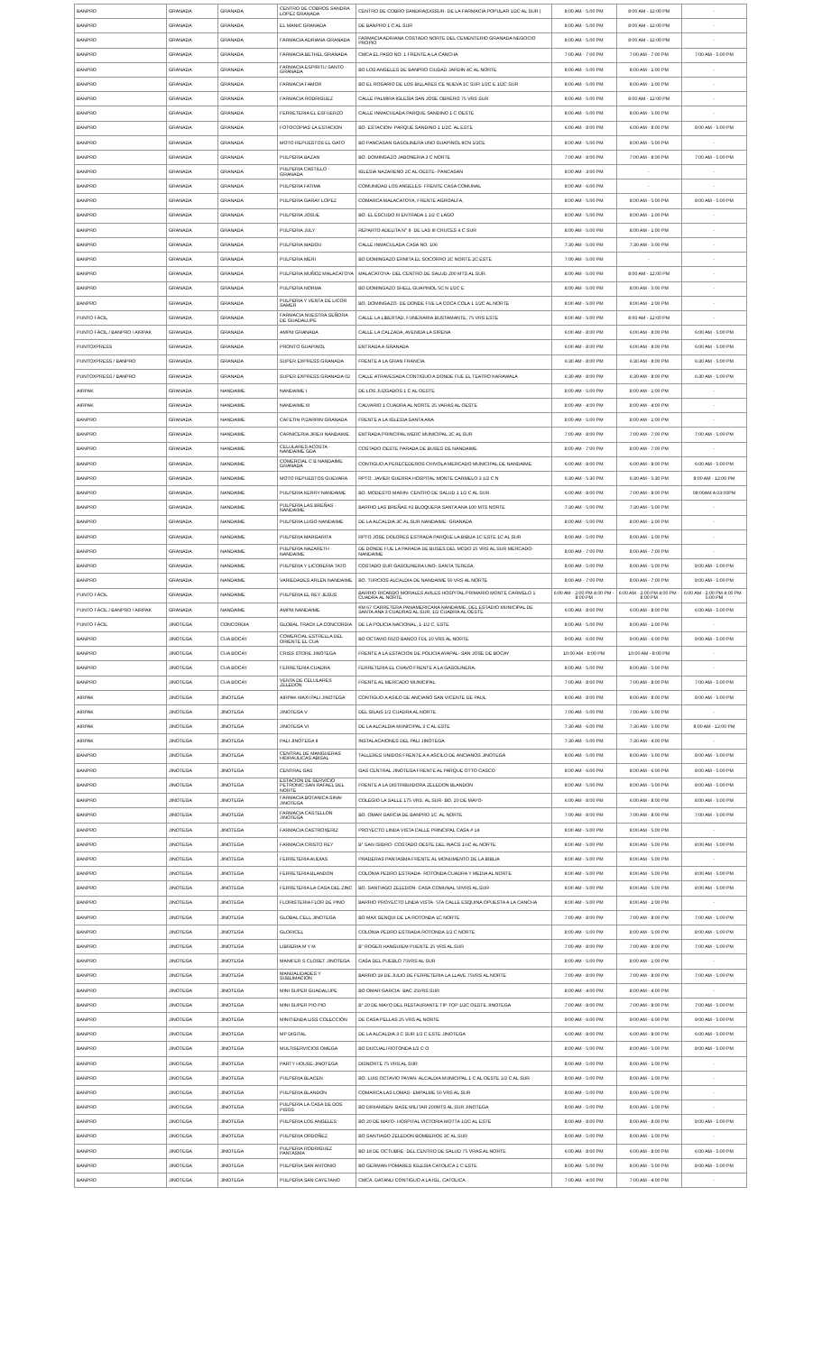| BANPRO | GRANADA | GRANADA | CENTRO DE COBROS SANDRA LOPEZ GRANADA | CENTRO DE COBRO SANDRA(DISSUR- DE LA FARMACIA POPULAR 1/2C AL SUR ) | 8:00 AM - 5:00 PM | 8:00 AM - 12:00 PM | - |
| BANPRO | GRANADA | GRANADA | EL MANIC GRANADA | DE BANPRO 1 C AL SUR | 8:00 AM - 5:00 PM | 8:00 AM - 12:00 PM | - |
| BANPRO | GRANADA | GRANADA | FARMACIA ADRIANA-GRANADA | FARMACIA ADRIANA COSTADO NORTE DEL CEMENTERIO GRANADA NEGOCIO PROPIO | 8:00 AM - 5:00 PM | 8:00 AM - 12:00 PM | - |
| BANPRO | GRANADA | GRANADA | FARMACIA BETHEL GRANADA | CMCA EL PASO NO. 1 FRENTE A LA CANCHA | 7:00 AM - 7:00 PM | 7:00 AM - 7:00 PM | 7:00 AM - 5:00 PM |
| BANPRO | GRANADA | GRANADA | FARMACIA ESPIRITU SANTO - GRANADA | BO LOS ANGELES DE BANPRO CIUDAD JARDIN 4C AL NORTE | 8:00 AM - 5:00 PM | 8:00 AM - 1:00 PM | - |
| BANPRO | GRANADA | GRANADA | FARMACIA FAMOR | BO EL ROSARIO DE LOS BILLARES CE NUEVA 1C SUR 1/2C E 1/2C SUR | 8:00 AM - 5:00 PM | 8:00 AM - 1:00 PM | - |
| BANPRO | GRANADA | GRANADA | FARMACIA RODRIGUEZ | CALLE PALMIRA IGLESIA SAN JOSE OBRERO 75 VRS SUR | 8:00 AM - 5:00 PM | 8:00 AM - 12:00 PM | - |
| BANPRO | GRANADA | GRANADA | FERRETERIA EL ESFUERZO | CALLE INMACULADA PARQUE SANDINO 1 C OESTE | 8:00 AM - 5:00 PM | 8:00 AM - 5:00 PM | - |
| BANPRO | GRANADA | GRANADA | FOTOCOPIAS LA ESTACION | BO. ESTACION- PARQUE SANDINO 1 1/2C. AL ESTE | 6:00 AM - 8:00 PM | 6:00 AM - 8:00 PM | 8:00 AM - 5:00 PM |
| BANPRO | GRANADA | GRANADA | MOTO REPUESTOS EL GATO | BO PANCASAN GASOLINERA UNO GUAPINOL 8CN 1/2CE | 8:00 AM - 5:00 PM | 8:00 AM - 5:00 PM | - |
| BANPRO | GRANADA | GRANADA | PULPERIA BAZAN | BO. DOMINGAZO JABONERIA 3 C NORTE | 7:00 AM - 8:00 PM | 7:00 AM - 8:00 PM | 7:00 AM - 5:00 PM |
| BANPRO | GRANADA | GRANADA | PULPERIA CASTILLO - GRANADA | IGLESIA NAZARENO 2C AL OESTE- PANCASAN | 8:00 AM - 3:00 PM | - | - |
| BANPRO | GRANADA | GRANADA | PULPERIA FATIMA | COMUNIDAD LOS ANGELES- FRENTE CASA COMUNAL | 8:00 AM - 6:00 PM | - | - |
| BANPRO | GRANADA | GRANADA | PULPERIA GARAY LOPEZ | COMARCA MALACATOYA, FRENTE AGROALFA, | 8:00 AM - 5:00 PM | 8:00 AM - 5:00 PM | 8:00 AM - 5:00 PM |
| BANPRO | GRANADA | GRANADA | PULPERIA JOSUE | BO. EL ESCUDO III ENTRADA 1 1/2 C LAGO | 8:00 AM - 5:00 PM | 8:00 AM - 1:00 PM | - |
| BANPRO | GRANADA | GRANADA | PULPERIA JULY | REPARTO ADELITA N° II- DE LAS III CRUCES 4 C SUR | 8:00 AM - 5:00 PM | 8:00 AM - 1:00 PM | - |
| BANPRO | GRANADA | GRANADA | PULPERIA MADOU | CALLE INMACULADA CASA NO. 106 | 7:30 AM - 5:00 PM | 7:30 AM - 5:00 PM | - |
| BANPRO | GRANADA | GRANADA | PULPERIA MERI | BO DOMINGAZO ERMITA EL SOCORRO 2C NORTE 2C ESTE | 7:00 AM - 5:00 PM | - | - |
| BANPRO | GRANADA | GRANADA | PULPERIA MUÑOZ MALACATOYA | MALACATOYA- DEL CENTRO DE SALUD 200 MTS AL SUR. | 8:00 AM - 5:00 PM | 8:00 AM - 12:00 PM | - |
| BANPRO | GRANADA | GRANADA | PULPERIA NORMA | BO DOMINGAZO SHELL GUAPINOL 5C N 1/2C E | 8:00 AM - 5:00 PM | 8:00 AM - 5:00 PM | - |
| BANPRO | GRANADA | GRANADA | PULPERIA Y VENTA DE LICOR SAMER | BO. DOMINGAZO- DE DONDE FUE LA COCA COLA 1 1/2C AL NORTE | 8:00 AM - 5:00 PM | 8:00 AM - 1:00 PM | - |
| PUNTO FÁCIL | GRANADA | GRANADA | FARMACIA NUESTRA SEÑORA DE GUADALUPE | CALLE LA LIBERTAD, FUNERARIA BUSTAMANTE, 75 VRS ESTE | 8:00 AM - 5:00 PM | 8:00 AM - 12:00 PM | - |
| PUNTO FÁCIL / BANPRO / AIRPAK | GRANADA | GRANADA | AMPM GRANADA | CALLE LA CALZADA, AVENIDA LA SIRENA | 6:00 AM - 8:00 PM | 6:00 AM - 8:00 PM | 6:00 AM - 5:00 PM |
| PUNTOXPRESS | GRANADA | GRANADA | PRONTO GUAPINOL | ENTRADA A GRANADA | 6:00 AM - 8:00 PM | 6:00 AM - 8:00 PM | 6:00 AM - 5:00 PM |
| PUNTOXPRESS / BANPRO | GRANADA | GRANADA | SUPER EXPRESS GRANADA | FRENTE A LA GRAN FRANCIA. | 6:30 AM - 8:00 PM | 6:30 AM - 8:00 PM | 6:30 AM - 5:00 PM |
| PUNTOXPRESS / BANPRO | GRANADA | GRANADA | SUPER EXPRESS GRANADA 02 | CALLE ATRAVESADA CONTIGUO A DONDE FUE EL TEATRO KARAWALA | 6:30 AM - 8:00 PM | 6:30 AM - 8:00 PM | 6:30 AM - 5:00 PM |
| AIRPAK | GRANADA | NANDAIME | NANDAIME I | DE LOS JUZGADOS 1 C AL OESTE | 8:00 AM - 5:00 PM | 8:00 AM - 1:00 PM | - |
| AIRPAK | GRANADA | NANDAIME | NANDAIME III | CALVARIO 1 CUADRA AL NORTE 25 VARAS AL OESTE | 8:00 AM - 4:00 PM | 8:00 AM - 4:00 PM | - |
| BANPRO | GRANADA | NANDAIME | CAFETIN PIZARRIN GRANADA | FRENTE A LA IGLESIA SANTA ANA | 8:00 AM - 5:00 PM | 8:00 AM - 1:00 PM | - |
| BANPRO | GRANADA | NANDAIME | CARNICERIA JIREH NANDAIME | ENTRADA PRINCIPAL MERC MUNICIPAL 2C AL SUR | 7:00 AM - 8:00 PM | 7:00 AM - 7:00 PM | 7:00 AM - 5:00 PM |
| BANPRO | GRANADA | NANDAIME | CELULARES ACOSTA - NANDAIME GDA | COSTADO OESTE PARADA DE BUSES DE NANDAIME | 8:00 AM - 7:00 PM | 8:00 AM - 7:00 PM | - |
| BANPRO | GRANADA | NANDAIME | COMERCIAL C B NANDAIME GRANADA | CONTIGUO A PERECEDEROS CHIVOLA MERCADO MUNICIPAL DE NANDAIME | 6:00 AM - 8:00 PM | 6:00 AM - 8:00 PM | 6:00 AM - 5:00 PM |
| BANPRO | GRANADA | NANDAIME | MOTO REPUESTOS GUEVARA | RPTO. JAVIER GUERRA HOSPITAL MONTE CARMELO 3 1/2 C N | 6:30 AM - 5:30 PM | 6:30 AM - 5:30 PM | 8:00 AM - 12:00 PM |
| BANPRO | GRANADA | NANDAIME | PULPERIA KERRY-NANDAIME | BO. MODESTO MARIN- CENTRO DE SALUD 1 1/2 C AL SUR. | 6:00 AM - 8:00 PM | 7:00 AM - 8:00 PM | 08:00AM A 03:00PM |
| BANPRO | GRANADA | NANDAIME | PULPERIA LAS BREÑAS - NANDAIME | BARRIO LAS BREÑAS #2 BLOQUERA SANTA ANA 100 MTS NORTE | 7:30 AM - 5:00 PM | 7:30 AM - 5:00 PM | - |
| BANPRO | GRANADA | NANDAIME | PULPERIA LUGO NANDAIME | DE LA ALCALDIA 3C AL SUR NANDAIME- GRANADA. | 8:00 AM - 5:00 PM | 8:00 AM - 1:00 PM | - |
| BANPRO | GRANADA | NANDAIME | PULPERIA MARGARITA | RPTO JOSE DOLORES ESTRADA PARQUE LA BIBLIA 1C ESTE 1C AL SUR | 8:00 AM - 5:00 PM | 8:00 AM - 1:00 PM | - |
| BANPRO | GRANADA | NANDAIME | PULPERIA NAZARETH - NANDAIME | DE DONDE FUE LA PARADA DE BUSES DEL MCDO 25 VRS AL SUR MERCADO-NANDAIME | 8:00 AM - 7:00 PM | 8:00 AM - 7:00 PM | - |
| BANPRO | GRANADA | NANDAIME | PULPERIA Y LICORERIA TATO | COSTADO SUR GASOLINERA UNO- SANTA TERESA. | 8:00 AM - 5:00 PM | 8:00 AM - 5:00 PM | 8:00 AM - 5:00 PM |
| BANPRO | GRANADA | NANDAIME | VARIEDADES ARLEN NANDAIME | BO. TURCIOS ALCALDIA DE NANDAIME 50 VRS AL NORTE | 8:00 AM - 7:00 PM | 8:00 AM - 7:00 PM | 8:00 AM - 5:00 PM |
| PUNTO FÁCIL | GRANADA | NANDAIME | PULPERIA EL REY JESUS | BARRIO RICARDO MORALES AVILES HOSPITAL PRIMARIO MONTE CARMELO 1 CUADRA AL NORTE | 6:00 AM - 2:00 PM 4:00 PM - 8:00 PM | 6:00 AM - 2:00 PM 4:00 PM - 8:00 PM | 6:00 AM - 2:00 PM 4:00 PM - 5:00 PM |
| PUNTO FÁCIL / BANPRO / AIRPAK | GRANADA | NANDAIME | AMPM NANDAIME | KM 67 CARRETERA PANAMERICANA NANDAIME, DEL ESTADIO MUNICIPAL DE SANTA ANA 3 CUADRAS AL SUR, 1/2 CUADRA AL OESTE | 6:00 AM - 8:00 PM | 6:00 AM - 8:00 PM | 6:00 AM - 5:00 PM |
| PUNTO FÁCIL | JINOTEGA | CONCORDIA | GLOBAL TRACK LA CONCORDIA | DE LA POLICIA NACIONAL, 1-1/2 C. ESTE | 8:00 AM - 5:00 PM | 8:00 AM - 1:00 PM | - |
| BANPRO | JINOTEGA | CUA BOCAY | COMERCIAL ESTRELLA DEL ORIENTE EL CUA | BO OCTAVIO RIZO BANCO FDL 10 VRS AL NORTE | 9:00 AM - 6:00 PM | 9:00 AM - 6:00 PM | 9:00 AM - 5:00 PM |
| BANPRO | JINOTEGA | CUA BOCAY | CRISS STORE JINOTEGA | FRENTE A LA ESTACION DE POLICIA AYAPAL- SAN JOSE DE BOCAY | 10:00 AM - 8:00 PM | 10:00 AM - 8:00 PM | - |
| BANPRO | JINOTEGA | CUA BOCAY | FERRETERIA CUADRA | FERRETERIA EL CHAVO FRENTE A LA GASOLINERA. | 8:00 AM - 5:00 PM | 8:00 AM - 5:00 PM | - |
| BANPRO | JINOTEGA | CUA BOCAY | VENTA DE CELULARES ZELEDON | FRENTE AL MERCADO MUNICIPAL | 7:00 AM - 8:00 PM | 7:00 AM - 8:00 PM | 7:00 AM - 5:00 PM |
| AIRPAK | JINOTEGA | JINOTEGA | AIRPAK MAXI PALI JINOTEGA | CONTIGUO A ASILO DE ANCIANO SAN VICENTE DE PAUL | 8:00 AM - 8:00 PM | 8:00 AM - 8:00 PM | 8:00 AM - 5:00 PM |
| AIRPAK | JINOTEGA | JINOTEGA | JINOTEGA V | DEL SILAIS 1/2 CUADRA AL NORTE | 7:00 AM - 5:00 PM | 7:00 AM - 5:00 PM | - |
| AIRPAK | JINOTEGA | JINOTEGA | JINOTEGA VI | DE LA ALCALDIA MUNICIPAL 3 C AL ESTE | 7:30 AM - 6:00 PM | 7:30 AM - 5:00 PM | 8:00 AM - 12:00 PM |
| AIRPAK | JINOTEGA | JINOTEGA | PALI JINOTEGA II | INSTALACAIONES DEL PALI JINOTEGA | 7:30 AM - 5:00 PM | 7:30 AM - 4:00 PM | - |
| BANPRO | JINOTEGA | JINOTEGA | CENTRAL DE MANGUERAS HIDRAULICAS ABISAL | TALLERES UNIDOS FRENTE A A ASCILO DE ANCIANOS JINOTEGA | 8:00 AM - 5:00 PM | 8:00 AM - 5:00 PM | 8:00 AM - 5:00 PM |
| BANPRO | JINOTEGA | JINOTEGA | CENTRAL GAS | GAS CENTRAL JINOTEGA FRENTE AL PARQUE OTTO CASCO | 8:00 AM - 6:00 PM | 8:00 AM - 6:00 PM | 8:00 AM - 5:00 PM |
| BANPRO | JINOTEGA | JINOTEGA | ESTACION DE SERVICIO PETRONIC SAN RAFAEL DEL NORTE | FRENTE A LA DISTRIBUIDORA ZELEDON BLANDON | 8:00 AM - 5:00 PM | 8:00 AM - 5:00 PM | 8:00 AM - 5:00 PM |
| BANPRO | JINOTEGA | JINOTEGA | FARMACIA BOTANICA SINAI JINOTEGA | COLEGIO LA SALLE 175 VRS. AL SUR- BO. 20 DE MAYO- | 6:00 AM - 8:00 PM | 6:00 AM - 8:00 PM | 8:00 AM - 5:00 PM |
| BANPRO | JINOTEGA | JINOTEGA | FARMACIA CASTELLON JINOTEGA | BO. OMAR GARCIA DE BANPRO 1C. AL NORTE | 7:00 AM - 8:00 PM | 7:00 AM - 8:00 PM | 7:00 AM - 5:00 PM |
| BANPRO | JINOTEGA | JINOTEGA | FARMACIA CASTROXERIZ | PROYECTO LINDA VISTA CALLE PRINCIPAL CASA # 14 | 8:00 AM - 5:00 PM | 8:00 AM - 5:00 PM | - |
| BANPRO | JINOTEGA | JINOTEGA | FARMACIA CRISTO REY | B° SAN ISIDRO- COSTADO OESTE DEL INACS 1½C AL NORTE | 8:00 AM - 5:00 PM | 8:00 AM - 5:00 PM | 8:00 AM - 5:00 PM |
| BANPRO | JINOTEGA | JINOTEGA | FERRETERIA AUDIAS | PRADERAS PANTASMA FRENTE AL MONUMENTO DE LA BIBLIA | 8:00 AM - 5:00 PM | 8:00 AM - 5:00 PM | - |
| BANPRO | JINOTEGA | JINOTEGA | FERRETERIA BLANDON | COLONIA PEDRO ESTRADA- ROTONDA CUADRA Y MEDIA AL NORTE | 8:00 AM - 5:00 PM | 8:00 AM - 5:00 PM | 8:00 AM - 5:00 PM |
| BANPRO | JINOTEGA | JINOTEGA | FERRETERIA LA CASA DEL ZINC | BO. SANTIAGO ZELEDON- CASA COMUNAL 50VRS AL SUR- | 8:00 AM - 5:00 PM | 8:00 AM - 5:00 PM | 8:00 AM - 5:00 PM |
| BANPRO | JINOTEGA | JINOTEGA | FLORISTERIA FLOR DE PINO | BARRIO PROYECTO LINDA VISTA- 5TA CALLE ESQUINA OPUESTA A LA CANCHA | 8:00 AM - 5:00 PM | 8:00 AM - 1:00 PM | - |
| BANPRO | JINOTEGA | JINOTEGA | GLOBAL CELL JINOTEGA | BO MAX SENQUI DE LA ROTONDA 1C NORTE | 7:00 AM - 8:00 PM | 7:00 AM - 8:00 PM | 7:00 AM - 5:00 PM |
| BANPRO | JINOTEGA | JINOTEGA | GLORICEL | COLONIA PEDRO ESTRADA ROTONDA 1/2 C NORTE | 8:00 AM - 5:00 PM | 8:00 AM - 5:00 PM | 8:00 AM - 5:00 PM |
| BANPRO | JINOTEGA | JINOTEGA | LIBRERIA M Y M | B° ROGER HANGUIEM PUENTE 25 VRS AL SUR | 7:00 AM - 8:00 PM | 7:00 AM - 8:00 PM | 7:00 AM - 5:00 PM |
| BANPRO | JINOTEGA | JINOTEGA | MANIFER S CLOSET JINOTEGA | CASA DEL PUEBLO 75VRS AL SUR | 8:00 AM - 5:00 PM | 8:00 AM - 1:00 PM | - |
| BANPRO | JINOTEGA | JINOTEGA | MANUALIDADES Y SUBLIMACION | BARRIO 19 DE JULIO DE FERRETERIA LA LLAVE 75VRS AL NORTE | 7:00 AM - 8:00 PM | 7:00 AM - 8:00 PM | 7:00 AM - 5:00 PM |
| BANPRO | JINOTEGA | JINOTEGA | MINI SUPER GUADALUPE | BO OMAR GARCIA- BAC 25VRS SUR | 8:00 AM - 4:00 PM | 8:00 AM - 4:00 PM | - |
| BANPRO | JINOTEGA | JINOTEGA | MINI SUPER PIO PIO | B° 20 DE MAYO DEL RESTAURANTE TIP-TOP 1/2C OESTE JINOTEGA | 7:00 AM - 8:00 PM | 7:00 AM - 8:00 PM | 7:00 AM - 5:00 PM |
| BANPRO | JINOTEGA | JINOTEGA | MINITIENDA LISS COLECCIÓN | DE CASA PELLAS 25 VRS AL NORTE | 9:00 AM - 6:00 PM | 9:00 AM - 6:00 PM | 9:00 AM - 5:00 PM |
| BANPRO | JINOTEGA | JINOTEGA | MP DIGITAL | DE LA ALCALDIA 3 C SUR 1/2 C ESTE JINOTEGA | 6:00 AM - 8:00 PM | 6:00 AM - 8:00 PM | 6:00 AM - 5:00 PM |
| BANPRO | JINOTEGA | JINOTEGA | MULTISERVICIOS OMEGA | BO DUCUALI ROTONDA 1/2 C O | 8:00 AM - 5:00 PM | 8:00 AM - 5:00 PM | 8:00 AM - 5:00 PM |
| BANPRO | JINOTEGA | JINOTEGA | PARTY HOUSE-JINOTEGA | DISNORTE 75 VRS AL SUR | 8:00 AM - 5:00 PM | 8:00 AM - 1:00 PM | - |
| BANPRO | JINOTEGA | JINOTEGA | PULPERIA BLACEN | BO. LUIS OCTAVIO PAYAN- ALCALDIA MUNICIPAL 1 C AL OESTE 1/2 C AL SUR | 8:00 AM - 5:00 PM | 8:00 AM - 1:00 PM | - |
| BANPRO | JINOTEGA | JINOTEGA | PULPERIA BLANDON | COMARCA LAS LOMAS- EMPALME 50 VRS AL SUR | 8:00 AM - 5:00 PM | 8:00 AM - 5:00 PM | - |
| BANPRO | JINOTEGA | JINOTEGA | PULPERIA LA CASA DE DOS PISOS | BO DIRIANGEN- BASE MILITAR 200MTS AL SUR JINOTEGA | 8:00 AM - 5:00 PM | 8:00 AM - 1:00 PM | - |
| BANPRO | JINOTEGA | JINOTEGA | PULPERIA LOS ANGELES | BO 20 DE MAYO- HOSPITAL VICTORIA MOTTA 1/2C AL ESTE | 8:00 AM - 8:00 PM | 8:00 AM - 8:00 PM | 8:00 AM - 5:00 PM |
| BANPRO | JINOTEGA | JINOTEGA | PULPERIA ORDOÑEZ | BO SANTIAGO ZELEDON BOMBEROS 3C AL SUR | 8:00 AM - 5:00 PM | 8:00 AM - 1:00 PM | - |
| BANPRO | JINOTEGA | JINOTEGA | PULPERIA RODRIGUEZ PANTASMA | BO 18 DE OCTUBRE- DEL CENTRO DE SALUD 75 VRAS AL NORTE | 6:00 AM - 8:00 PM | 6:00 AM - 8:00 PM | 6:00 AM - 5:00 PM |
| BANPRO | JINOTEGA | JINOTEGA | PULPERIA SAN ANTONIO | BO GERMAN POMARES IGLESIA CATOLICA 1 C ESTE | 8:00 AM - 5:00 PM | 8:00 AM - 5:00 PM | 8:00 AM - 5:00 PM |
| BANPRO | JINOTEGA | JINOTEGA | PULPERIA SAN CAYETANO | CMCA. DATANLI CONTIGUO A LA IGL. CATOLICA | 7:00 AM - 4:00 PM | 7:00 AM - 4:00 PM | - |